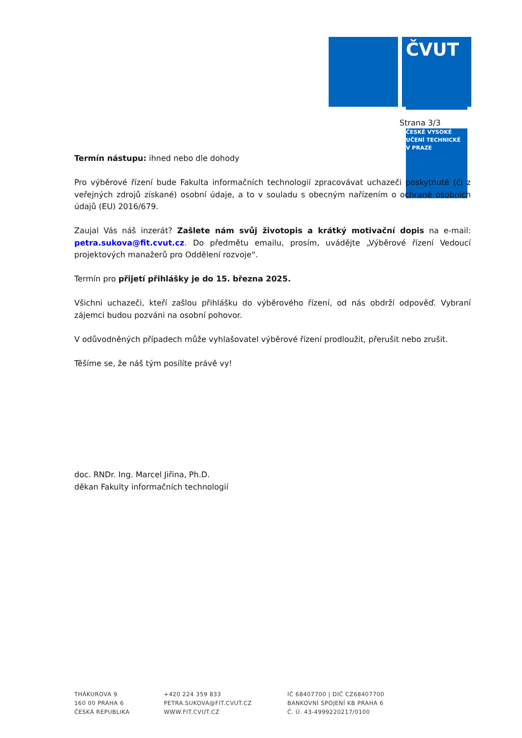ČVUT
ČESKÉ VYSOKÉ
UČENÍ TECHNICKÉ
V PRAZE
Strana 3/3
Termín nástupu: ihned nebo dle dohody
Pro výběrové řízení bude Fakulta informačních technologií zpracovávat uchazeči poskytnuté (či z veřejných zdrojů získané) osobní údaje, a to v souladu s obecným nařízením o ochraně osobních údajů (EU) 2016/679.
Zaujal Vás náš inzerát? Zašlete nám svůj životopis a krátký motivační dopis na e-mail: petra.sukova@fit.cvut.cz. Do předmětu emailu, prosím, uvádějte „Výběrové řízení Vedoucí projektových manažerů pro Oddělení rozvoje“.
Termín pro přijetí přihlášky je do 15. března 2025.
Všichni uchazeči, kteří zašlou přihlášku do výběrového řízení, od nás obdrží odpověď. Vybraní zájemci budou pozváni na osobní pohovor.
V odůvodněných případech může vyhlašovatel výběrové řízení prodloužit, přerušit nebo zrušit.
Těšíme se, že náš tým posílíte právě vy!
doc. RNDr. Ing. Marcel Jiřina, Ph.D.
děkan Fakulty informačních technologií
THÁKUROVA 9
160 00 PRAHA 6
ČESKÁ REPUBLIKA
+420 224 359 833
PETRA.SUKOVA@FIT.CVUT.CZ
WWW.FIT.CVUT.CZ
IČ 68407700 | DIČ CZ68407700
BANKOVNÍ SPOJENÍ KB PRAHA 6
Č. Ú. 43-4999220217/0100